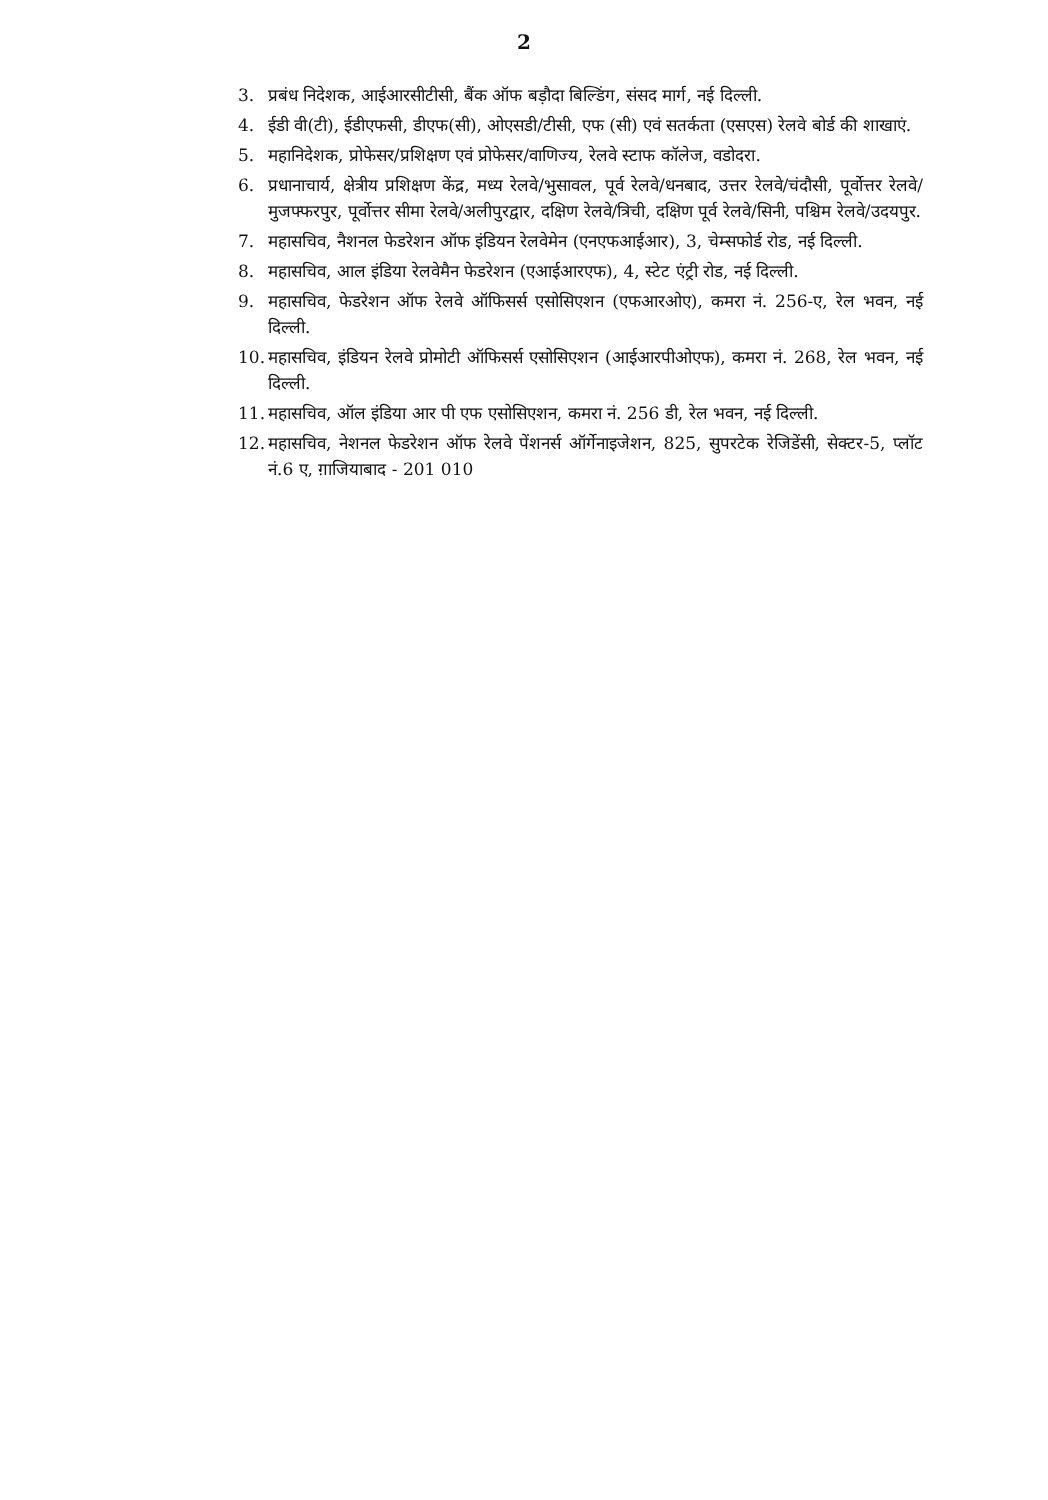2
3. प्रबंध निदेशक, आईआरसीटीसी, बैंक ऑफ बड़ौदा बिल्डिंग, संसद मार्ग, नई दिल्ली.
4. ईडी वी(टी), ईडीएफसी, डीएफ(सी), ओएसडी/टीसी, एफ (सी) एवं सतर्कता (एसएस) रेलवे बोर्ड की शाखाएं.
5. महानिदेशक, प्रोफेसर/प्रशिक्षण एवं प्रोफेसर/वाणिज्य, रेलवे स्टाफ कॉलेज, वडोदरा.
6. प्रधानाचार्य, क्षेत्रीय प्रशिक्षण केंद्र, मध्य रेलवे/भुसावल, पूर्व रेलवे/धनबाद, उत्तर रेलवे/चंदौसी, पूर्वोत्तर रेलवे/मुजफ्फरपुर, पूर्वोत्तर सीमा रेलवे/अलीपुरद्वार, दक्षिण रेलवे/त्रिची, दक्षिण पूर्व रेलवे/सिनी, पश्चिम रेलवे/उदयपुर.
7. महासचिव, नैशनल फेडरेशन ऑफ इंडियन रेलवेमेन (एनएफआईआर), 3, चेम्सफोर्ड रोड, नई दिल्ली.
8. महासचिव, आल इंडिया रेलवेमैन फेडरेशन (एआईआरएफ), 4, स्टेट एंट्री रोड, नई दिल्ली.
9. महासचिव, फेडरेशन ऑफ रेलवे ऑफिसर्स एसोसिएशन (एफआरओए), कमरा नं. 256-ए, रेल भवन, नई दिल्ली.
10. महासचिव, इंडियन रेलवे प्रोमोटी ऑफिसर्स एसोसिएशन (आईआरपीओएफ), कमरा नं. 268, रेल भवन, नई दिल्ली.
11. महासचिव, ऑल इंडिया आर पी एफ एसोसिएशन, कमरा नं. 256 डी, रेल भवन, नई दिल्ली.
12. महासचिव, नेशनल फेडरेशन ऑफ रेलवे पेंशनर्स ऑर्गेनाइजेशन, 825, सुपरटेक रेजिडेंसी, सेक्टर-5, प्लॉट नं.6 ए, ग़ाजियाबाद - 201 010